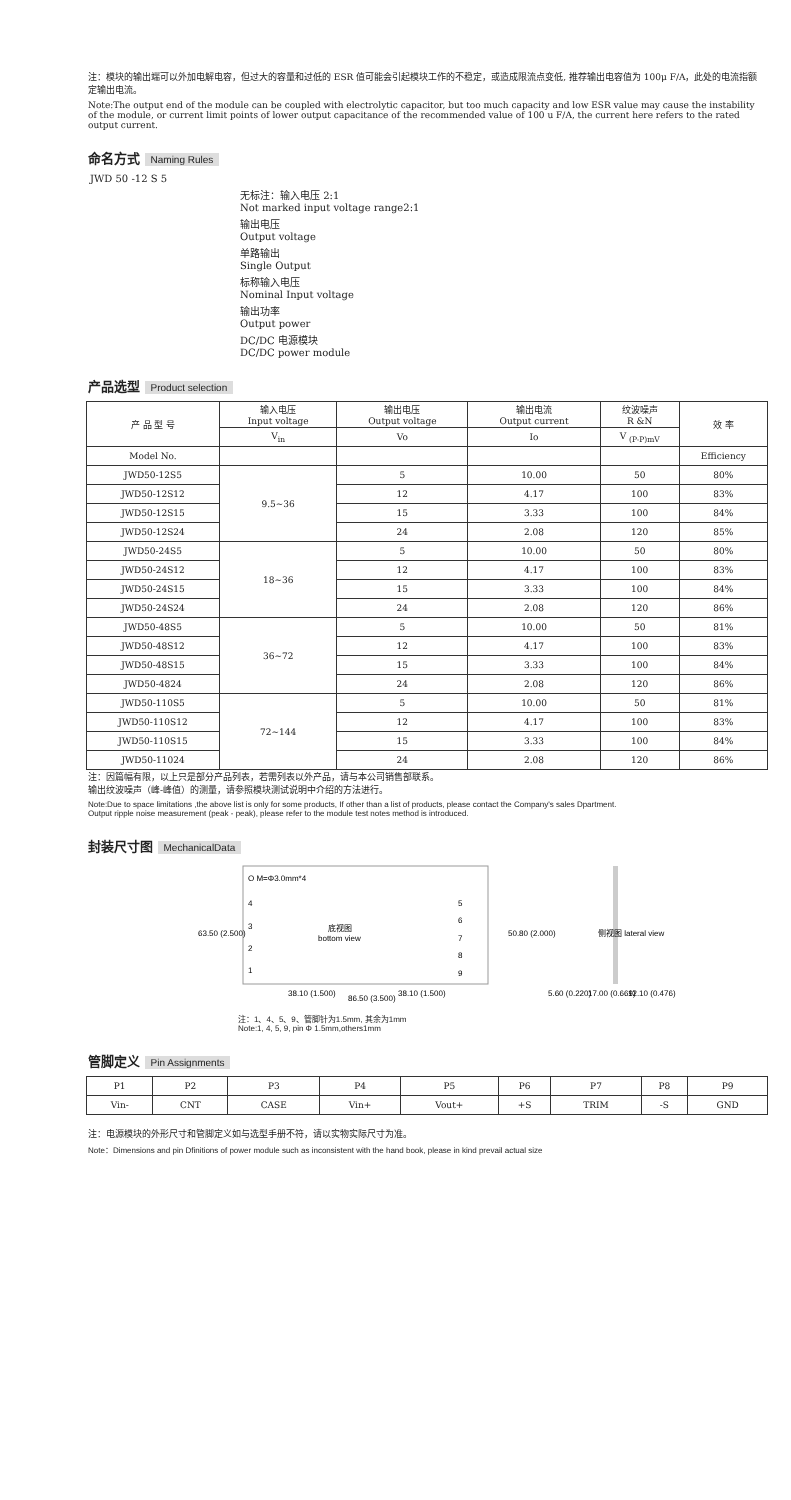注：模块的输出端可以外加电解电容，但过大的容量和过低的 ESR 值可能会引起模块工作的不稳定，或造成限流点变低, 推荐输出电容值为 100μ F/A，此处的电流指额定输出电流。
Note:The output end of the module can be coupled with electrolytic capacitor, but too much capacity and low ESR value may cause the instability of the module, or current limit points of lower output capacitance of the recommended value of 100 u F/A, the current here refers to the rated output current.
命名方式 Naming Rules
JWD 50 -12 S 5
无标注：输入电压 2:1
Not marked input voltage range2:1
输出电压
Output voltage
单路输出
Single Output
标称输入电压
Nominal Input voltage
输出功率
Output power
DC/DC 电源模块
DC/DC power module
产品选型 Product selection
| 产 品 型 号 | 输入电压 Input voltage | 输出电压 Output voltage | 输出电流 Output current | 纹波噪声 R &N | 效 率 |
| --- | --- | --- | --- | --- | --- |
| | V<sub>in</sub> | Vo | Io | V <sub>(P-P)mV</sub> | |
| Model No. | | | | | Efficiency |
| JWD50-12S5 | 9.5~36 | 5 | 10.00 | 50 | 80% |
| JWD50-12S12 | | 12 | 4.17 | 100 | 83% |
| JWD50-12S15 | | 15 | 3.33 | 100 | 84% |
| JWD50-12S24 | | 24 | 2.08 | 120 | 85% |
| JWD50-24S5 | 18~36 | 5 | 10.00 | 50 | 80% |
| JWD50-24S12 | | 12 | 4.17 | 100 | 83% |
| JWD50-24S15 | | 15 | 3.33 | 100 | 84% |
| JWD50-24S24 | | 24 | 2.08 | 120 | 86% |
| JWD50-48S5 | 36~72 | 5 | 10.00 | 50 | 81% |
| JWD50-48S12 | | 12 | 4.17 | 100 | 83% |
| JWD50-48S15 | | 15 | 3.33 | 100 | 84% |
| JWD50-4824 | | 24 | 2.08 | 120 | 86% |
| JWD50-110S5 | 72~144 | 5 | 10.00 | 50 | 81% |
| JWD50-110S12 | | 12 | 4.17 | 100 | 83% |
| JWD50-110S15 | | 15 | 3.33 | 100 | 84% |
| JWD50-11024 | | 24 | 2.08 | 120 | 86% |
注：因篇幅有限，以上只是部分产品列表，若需列表以外产品，请与本公司销售部联系。
输出纹波噪声（峰-峰值）的测量，请参照模块测试说明中介绍的方法进行。
Note:Due to space limitations ,the above list is only for some products, If other than a list of products, please contact the Company's sales Dpartment.
Output ripple noise measurement (peak - peak), please refer to the module test notes method is introduced.
封装尺寸图 MechanicalData
O M=Φ3.0mm*4
4
3
2
1
底视图
bottom view
5
6
7
8
9
63.50 (2.500)
50.80 (2.000)
38.10 (1.500)
86.50 (3.500)
38.10 (1.500)
侧视图 lateral view
5.60 (0.220)
17.00 (0.669)
12.10 (0.476)
注：1、4、5、9、管脚针为1.5mm, 其余为1mm
Note:1, 4, 5, 9, pin Φ 1.5mm,others1mm
管脚定义 Pin Assignments
| P1 | P2 | P3 | P4 | P5 | P6 | P7 | P8 | P9 |
| Vin- | CNT | CASE | Vin+ | Vout+ | +S | TRIM | -S | GND |
注：电源模块的外形尺寸和管脚定义如与选型手册不符，请以实物实际尺寸为准。
Note：Dimensions and pin Dfinitions of power module such as inconsistent with the hand book, please in kind prevail actual size